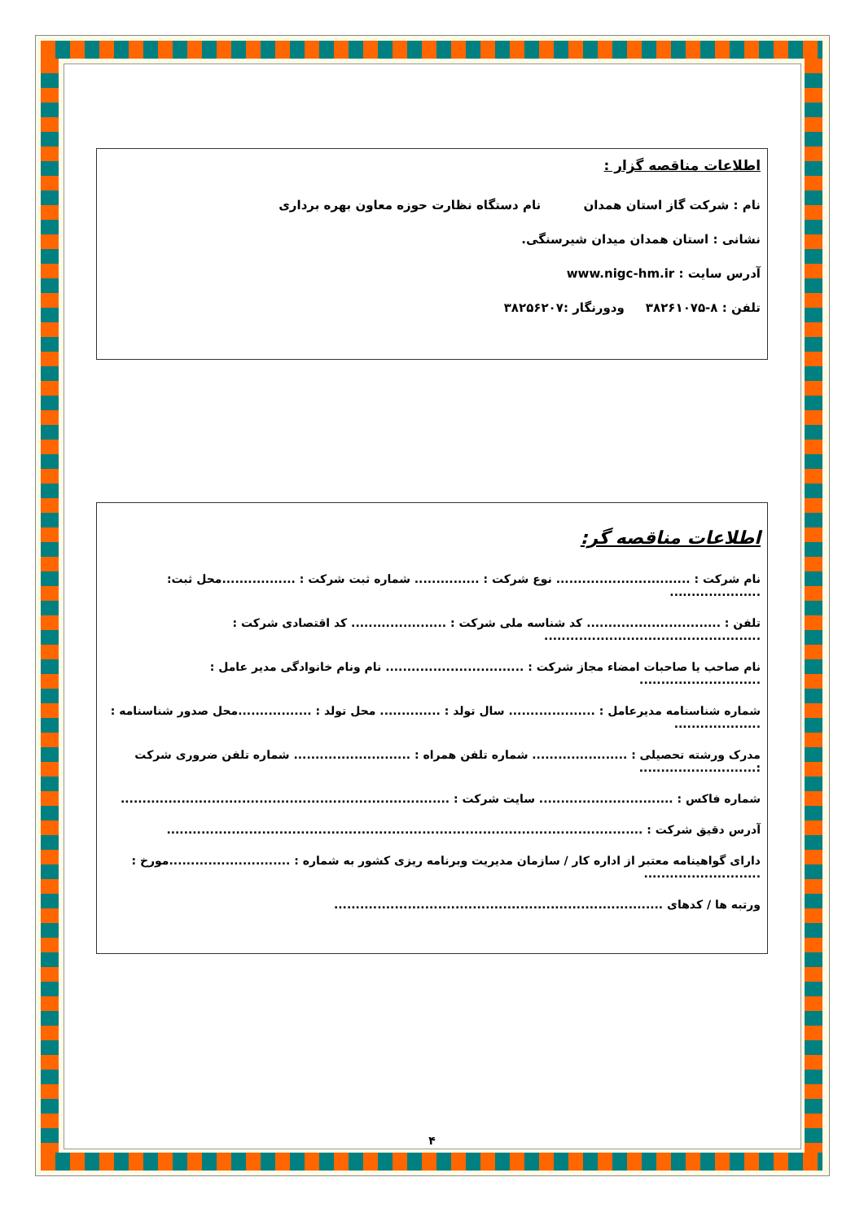اطلاعات مناقصه گزار :
نام : شرکت گاز استان همدان نام دستگاه نظارت حوزه معاون بهره برداری
نشانی : استان همدان میدان شیرسنگی.
آدرس سایت : www.nigc-hm.ir
تلفن : ۸-۳۸۲۶۱۰۷۵ ودورنگار :۳۸۲۵۶۲۰۷
اطلاعات مناقصه گر:
نام شرکت : ............................... نوع شرکت : ............... شماره ثبت شرکت : .................محل ثبت: .....................
تلفن : ............................... کد شناسه ملی شرکت : ...................... کد اقتصادی شرکت : ..................................................
نام صاحب یا صاحبات امضاء مجاز شرکت : ................................ نام ونام خانوادگی مدیر عامل : ............................
شماره شناسنامه مدیرعامل : .................... سال تولد : .............. محل تولد : .................محل صدور شناسنامه : ....................
مدرک ورشته تحصیلی : ...................... شماره تلفن همراه : ........................... شماره تلفن ضروری شرکت :...........................
شماره فاکس : ............................... سایت شرکت : ............................................................................
آدرس دقیق شرکت : ..............................................................................................................
دارای گواهینامه معتبر از اداره کار / سازمان مدیریت وبرنامه ریزی کشور به شماره : ............................مورخ : ...........................
ورتبه ها / کدهای ............................................................................
۴